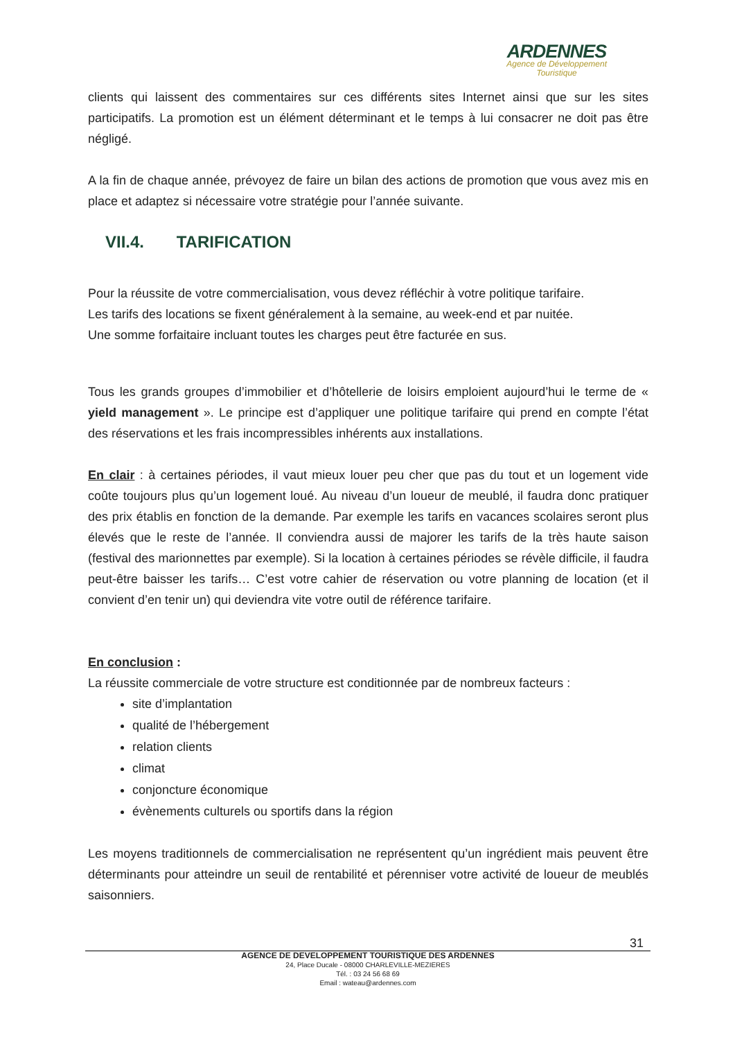ARDENNES
Agence de Développement
Touristique
clients qui laissent des commentaires sur ces différents sites Internet ainsi que sur les sites participatifs. La promotion est un élément déterminant et le temps à lui consacrer ne doit pas être négligé.
A la fin de chaque année, prévoyez de faire un bilan des actions de promotion que vous avez mis en place et adaptez si nécessaire votre stratégie pour l’année suivante.
VII.4. TARIFICATION
Pour la réussite de votre commercialisation, vous devez réfléchir à votre politique tarifaire.
Les tarifs des locations se fixent généralement à la semaine, au week-end et par nuitée.
Une somme forfaitaire incluant toutes les charges peut être facturée en sus.
Tous les grands groupes d’immobilier et d’hôtellerie de loisirs emploient aujourd’hui le terme de « yield management ». Le principe est d’appliquer une politique tarifaire qui prend en compte l’état des réservations et les frais incompressibles inhérents aux installations.
En clair : à certaines périodes, il vaut mieux louer peu cher que pas du tout et un logement vide coûte toujours plus qu’un logement loué. Au niveau d’un loueur de meublé, il faudra donc pratiquer des prix établis en fonction de la demande. Par exemple les tarifs en vacances scolaires seront plus élevés que le reste de l’année. Il conviendra aussi de majorer les tarifs de la très haute saison (festival des marionnettes par exemple). Si la location à certaines périodes se révèle difficile, il faudra peut-être baisser les tarifs… C’est votre cahier de réservation ou votre planning de location (et il convient d’en tenir un) qui deviendra vite votre outil de référence tarifaire.
En conclusion :
La réussite commerciale de votre structure est conditionnée par de nombreux facteurs :
site d’implantation
qualité de l’hébergement
relation clients
climat
conjoncture économique
évènements culturels ou sportifs dans la région
Les moyens traditionnels de commercialisation ne représentent qu’un ingrédient mais peuvent être déterminants pour atteindre un seuil de rentabilité et pérenniser votre activité de loueur de meublés saisonniers.
31
AGENCE DE DEVELOPPEMENT TOURISTIQUE DES ARDENNES
24, Place Ducale - 08000 CHARLEVILLE-MEZIERES
Tél. : 03 24 56 68 69
Email : wateau@ardennes.com